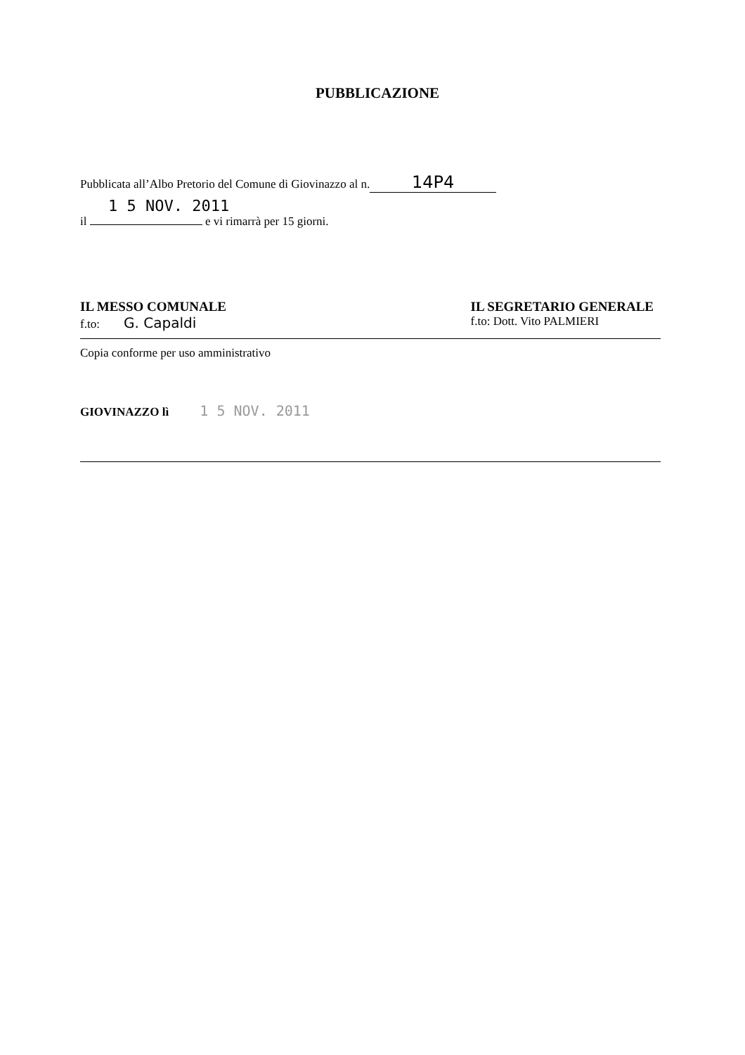PUBBLICAZIONE
Pubblicata all’Albo Pretorio del Comune di Giovinazzo al n. 14P4
1 5 NOV. 2011
il e vi rimarrà per 15 giorni.
IL MESSO COMUNALE
f.to: G. Capaldi
IL SEGRETARIO GENERALE
f.to: Dott. Vito PALMIERI
Copia conforme per uso amministrativo
GIOVINAZZO lì 1 5 NOV. 2011